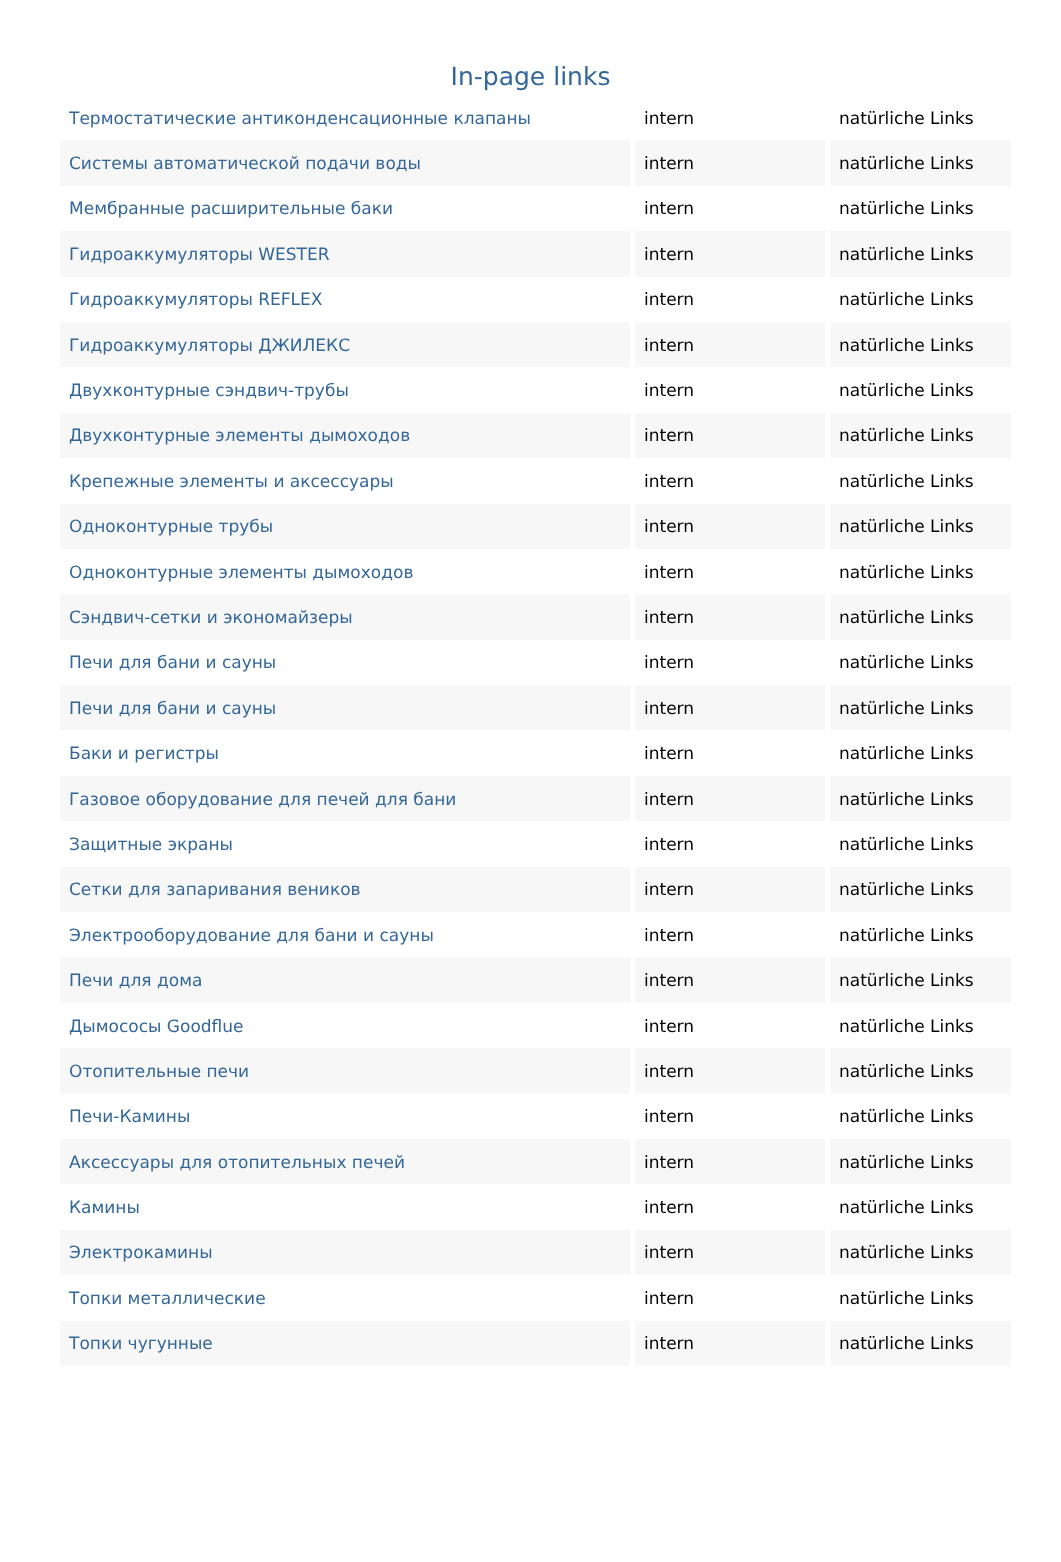In-page links
| Термостатические антиконденсационные клапаны | intern | natürliche Links |
| Системы автоматической подачи воды | intern | natürliche Links |
| Мембранные расширительные баки | intern | natürliche Links |
| Гидроаккумуляторы WESTER | intern | natürliche Links |
| Гидроаккумуляторы REFLEX | intern | natürliche Links |
| Гидроаккумуляторы ДЖИЛЕКС | intern | natürliche Links |
| Двухконтурные сэндвич-трубы | intern | natürliche Links |
| Двухконтурные элементы дымоходов | intern | natürliche Links |
| Крепежные элементы и аксессуары | intern | natürliche Links |
| Одноконтурные трубы | intern | natürliche Links |
| Одноконтурные элементы дымоходов | intern | natürliche Links |
| Сэндвич-сетки и экономайзеры | intern | natürliche Links |
| Печи для бани и сауны | intern | natürliche Links |
| Печи для бани и сауны | intern | natürliche Links |
| Баки и регистры | intern | natürliche Links |
| Газовое оборудование для печей для бани | intern | natürliche Links |
| Защитные экраны | intern | natürliche Links |
| Сетки для запаривания веников | intern | natürliche Links |
| Электрооборудование для бани и сауны | intern | natürliche Links |
| Печи для дома | intern | natürliche Links |
| Дымососы Goodflue | intern | natürliche Links |
| Отопительные печи | intern | natürliche Links |
| Печи-Камины | intern | natürliche Links |
| Аксессуары для отопительных печей | intern | natürliche Links |
| Камины | intern | natürliche Links |
| Электрокамины | intern | natürliche Links |
| Топки металлические | intern | natürliche Links |
| Топки чугунные | intern | natürliche Links |